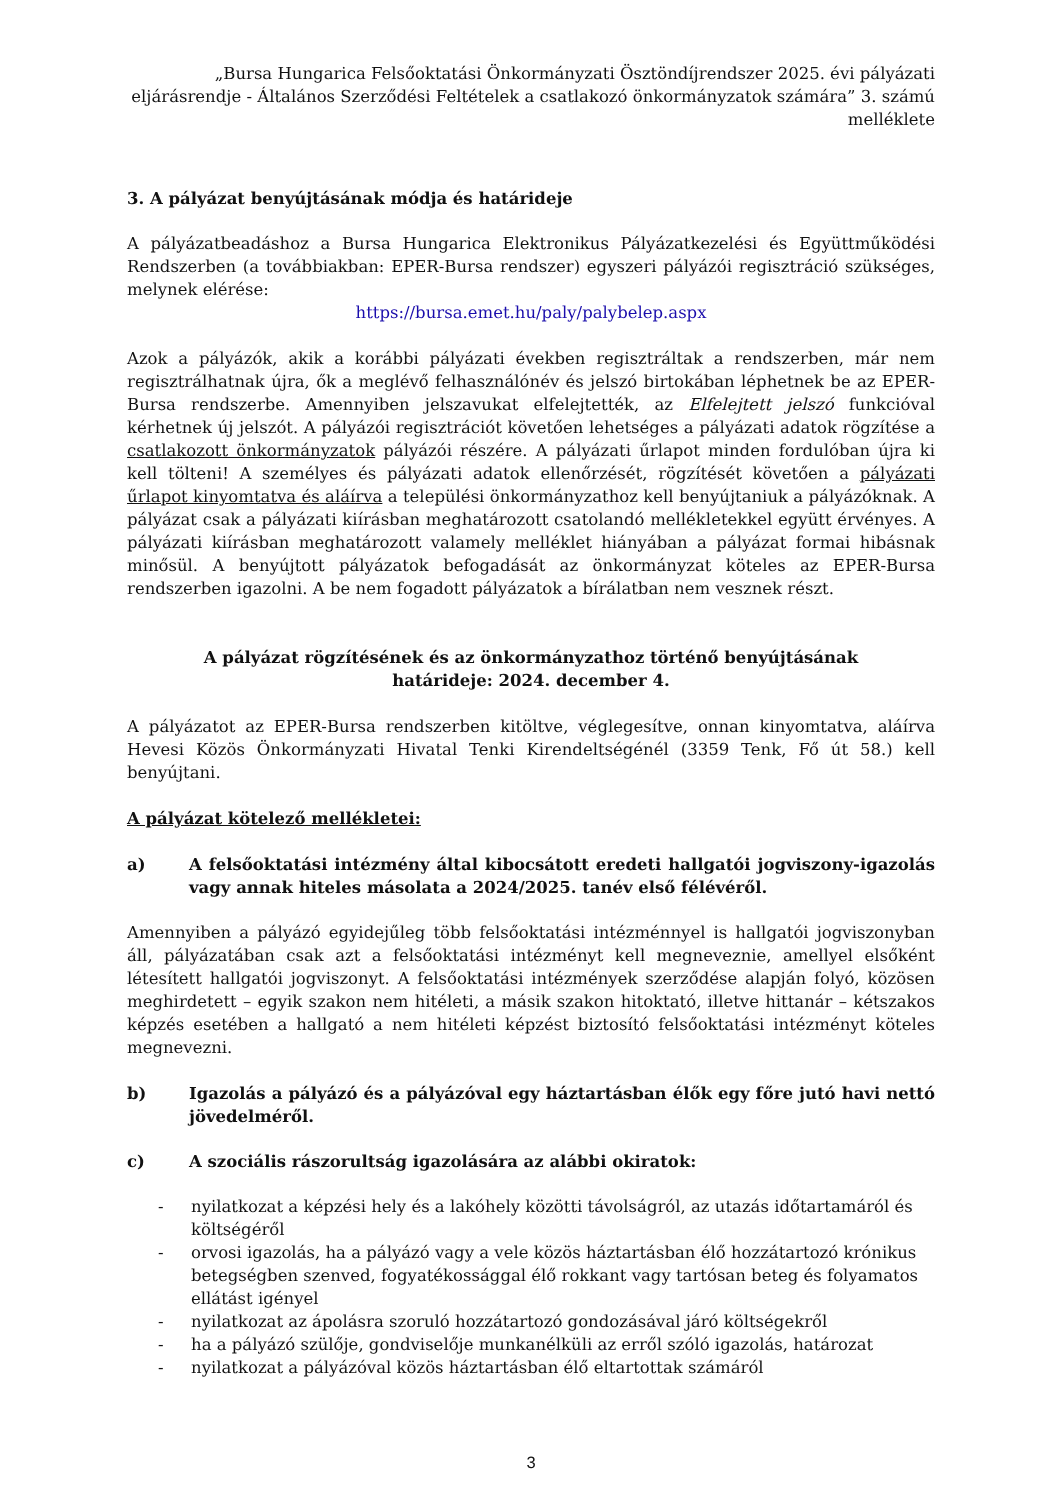„Bursa Hungarica Felsőoktatási Önkormányzati Ösztöndíjrendszer 2025. évi pályázati eljárásrendje - Általános Szerződési Feltételek a csatlakozó önkormányzatok számára” 3. számú melléklete
3. A pályázat benyújtásának módja és határideje
A pályázatbeadáshoz a Bursa Hungarica Elektronikus Pályázatkezelési és Együttműködési Rendszerben (a továbbiakban: EPER-Bursa rendszer) egyszeri pályázói regisztráció szükséges, melynek elérése:
https://bursa.emet.hu/paly/palybelep.aspx
Azok a pályázók, akik a korábbi pályázati években regisztráltak a rendszerben, már nem regisztrálhatnak újra, ők a meglévő felhasználónév és jelszó birtokában léphetnek be az EPER-Bursa rendszerbe. Amennyiben jelszavukat elfelejtették, az Elfelejtett jelszó funkcióval kérhetnek új jelszót. A pályázói regisztrációt követően lehetséges a pályázati adatok rögzítése a csatlakozott önkormányzatok pályázói részére. A pályázati űrlapot minden fordulóban újra ki kell tölteni! A személyes és pályázati adatok ellenőrzését, rögzítését követően a pályázati űrlapot kinyomtatva és aláírva a települési önkormányzathoz kell benyújtaniuk a pályázóknak. A pályázat csak a pályázati kiírásban meghatározott csatolandó mellékletekkel együtt érvényes. A pályázati kiírásban meghatározott valamely melléklet hiányában a pályázat formai hibásnak minősül. A benyújtott pályázatok befogadását az önkormányzat köteles az EPER-Bursa rendszerben igazolni. A be nem fogadott pályázatok a bírálatban nem vesznek részt.
A pályázat rögzítésének és az önkormányzathoz történő benyújtásának
határideje: 2024. december 4.
A pályázatot az EPER-Bursa rendszerben kitöltve, véglegesítve, onnan kinyomtatva, aláírva Hevesi Közös Önkormányzati Hivatal Tenki Kirendeltségénél (3359 Tenk, Fő út 58.) kell benyújtani.
A pályázat kötelező mellékletei:
a) A felsőoktatási intézmény által kibocsátott eredeti hallgatói jogviszony-igazolás vagy annak hiteles másolata a 2024/2025. tanév első félévéről.
Amennyiben a pályázó egyidejűleg több felsőoktatási intézménnyel is hallgatói jogviszonyban áll, pályázatában csak azt a felsőoktatási intézményt kell megneveznie, amellyel elsőként létesített hallgatói jogviszonyt. A felsőoktatási intézmények szerződése alapján folyó, közösen meghirdetett – egyik szakon nem hitéleti, a másik szakon hitoktató, illetve hittanár – kétszakos képzés esetében a hallgató a nem hitéleti képzést biztosító felsőoktatási intézményt köteles megnevezni.
b) Igazolás a pályázó és a pályázóval egy háztartásban élők egy főre jutó havi nettó jövedelméről.
c) A szociális rászorultság igazolására az alábbi okiratok:
- nyilatkozat a képzési hely és a lakóhely közötti távolságról, az utazás időtartamáról és költségéről
- orvosi igazolás, ha a pályázó vagy a vele közös háztartásban élő hozzátartozó krónikus betegségben szenved, fogyatékossággal élő rokkant vagy tartósan beteg és folyamatos ellátást igényel
- nyilatkozat az ápolásra szoruló hozzátartozó gondozásával járó költségekről
- ha a pályázó szülője, gondviselője munkanélküli az erről szóló igazolás, határozat
- nyilatkozat a pályázóval közös háztartásban élő eltartottak számáról
3